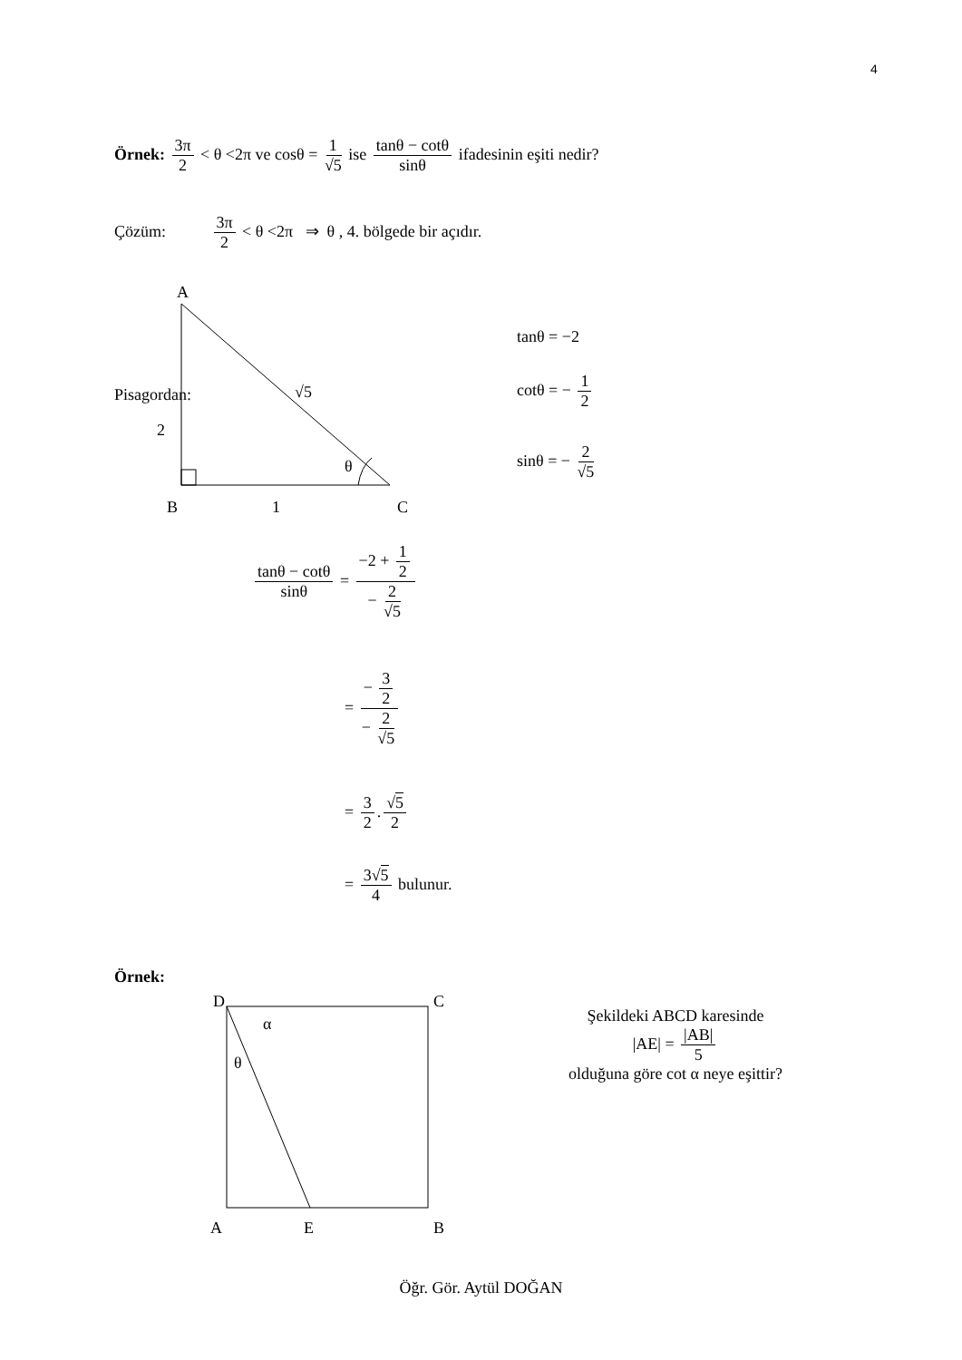4
Örnek: 3π 2 < θ <2π ve cosθ = 1 √5 ise tanθ − cotθ sinθ ifadesinin eşiti nedir?
Çözüm: 3π 2 < θ <2π ⇒ θ , 4. bölgede bir açıdır.
A
B
C
2
1
θ
√5
Pisagordan:
tanθ = −2
cotθ = − 1 2
sinθ = − 2 √5
tanθ − cotθ sinθ = −2 + 1 2 − 2 √5
= − 3 2 − 2 √5
= 3 2. √5 2
= 3√5 4 bulunur.
Örnek:
D
C
α
θ
A
E
B
Şekildeki ABCD karesinde
|AE| = |AB| 5
olduğuna göre cot α neye eşittir?
Öğr. Gör. Aytül DOĞAN